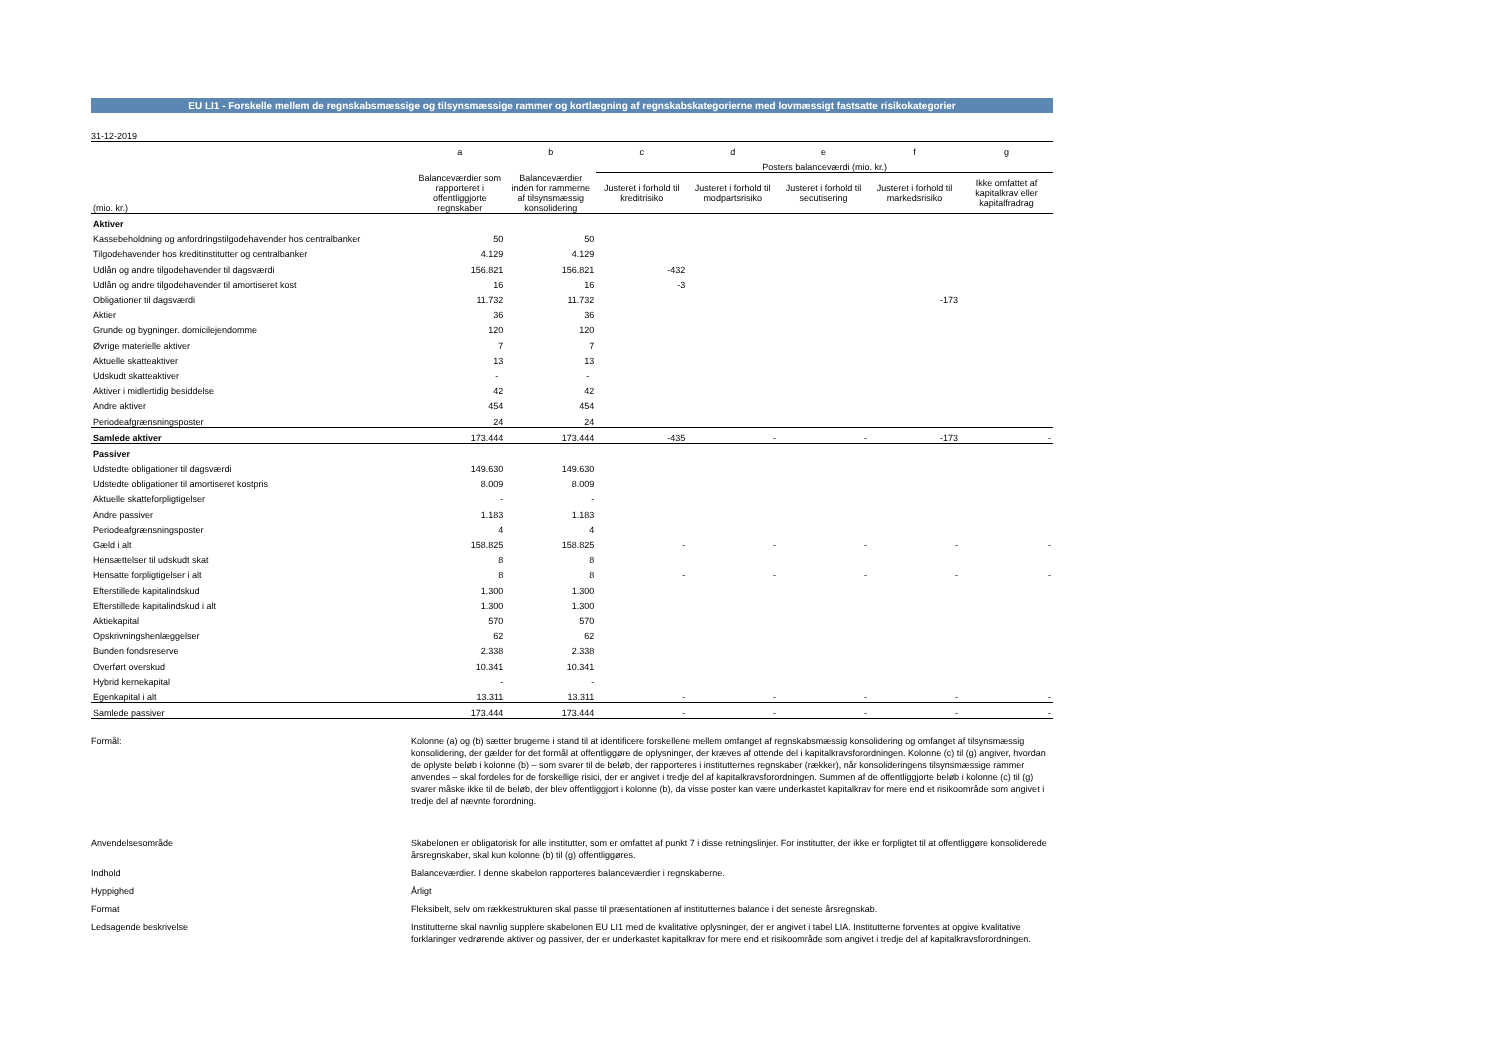EU LI1 - Forskelle mellem de regnskabsmæssige og tilsynsmæssige rammer og kortlægning af regnskabskategorierne med lovmæssigt fastsatte risikokategorier
31-12-2019
| | a | b | c | d | e | f | g |
| --- | --- | --- | --- | --- | --- | --- | --- |
| | | | Posters balanceværdi (mio. kr.) | | | | |
| (mio. kr.) | Balanceværdier som rapporteret i offentliggjorte regnskaber | Balanceværdier inden for rammerne af tilsynsmæssig konsolidering | Justeret i forhold til kreditrisiko | Justeret i forhold til modpartsrisiko | Justeret i forhold til secutisering | Justeret i forhold til markedsrisiko | Ikke omfattet af kapitalkrav eller kapitalfradrag |
| Aktiver | | | | | | | |
| Kassebeholdning og anfordringstilgodehavender hos centralbanker | 50 | 50 | | | | | |
| Tilgodehavender hos kreditinstitutter og centralbanker | 4.129 | 4.129 | | | | | |
| Udlån og andre tilgodehavender til dagsværdi | 156.821 | 156.821 | -432 | | | | |
| Udlån og andre tilgodehavender til amortiseret kost | 16 | 16 | -3 | | | | |
| Obligationer til dagsværdi | 11.732 | 11.732 | | | | -173 | |
| Aktier | 36 | 36 | | | | | |
| Grunde og bygninger. domicilejendomme | 120 | 120 | | | | | |
| Øvrige materielle aktiver | 7 | 7 | | | | | |
| Aktuelle skatteaktiver | 13 | 13 | | | | | |
| Udskudt skatteaktiver | - | - | | | | | |
| Aktiver i midlertidig besiddelse | 42 | 42 | | | | | |
| Andre aktiver | 454 | 454 | | | | | |
| Periodeafgrænsningsposter | 24 | 24 | | | | | |
| Samlede aktiver | 173.444 | 173.444 | -435 | - | - | -173 | - |
| Passiver | | | | | | | |
| Udstedte obligationer til dagsværdi | 149.630 | 149.630 | | | | | |
| Udstedte obligationer til amortiseret kostpris | 8.009 | 8.009 | | | | | |
| Aktuelle skatteforpligtigelser | - | - | | | | | |
| Andre passiver | 1.183 | 1.183 | | | | | |
| Periodeafgrænsningsposter | 4 | 4 | | | | | |
| Gæld i alt | 158.825 | 158.825 | - | - | - | - | - |
| Hensættelser til udskudt skat | 8 | 8 | | | | | |
| Hensatte forpligtigelser i alt | 8 | 8 | - | - | - | - | - |
| Efterstillede kapitalindskud | 1.300 | 1.300 | | | | | |
| Efterstillede kapitalindskud i alt | 1.300 | 1.300 | | | | | |
| Aktiekapital | 570 | 570 | | | | | |
| Opskrivningshenlæggelser | 62 | 62 | | | | | |
| Bunden fondsreserve | 2.338 | 2.338 | | | | | |
| Overført overskud | 10.341 | 10.341 | | | | | |
| Hybrid kernekapital | - | - | | | | | |
| Egenkapital i alt | 13.311 | 13.311 | - | - | - | - | - |
| Samlede passiver | 173.444 | 173.444 | - | - | - | - | - |
Formål:
Kolonne (a) og (b) sætter brugerne i stand til at identificere forskellene mellem omfanget af regnskabsmæssig konsolidering og omfanget af tilsynsmæssig konsolidering, der gælder for det formål at offentliggøre de oplysninger, der kræves af ottende del i kapitalkravsforordningen. Kolonne (c) til (g) angiver, hvordan de oplyste beløb i kolonne (b) – som svarer til de beløb, der rapporteres i institutternes regnskaber (rækker), når konsolideringens tilsynsmæssige rammer anvendes – skal fordeles for de forskellige risici, der er angivet i tredje del af kapitalkravsforordningen. Summen af de offentliggjorte beløb i kolonne (c) til (g) svarer måske ikke til de beløb, der blev offentliggjort i kolonne (b), da visse poster kan være underkastet kapitalkrav for mere end et risikoområde som angivet i tredje del af nævnte forordning.
Anvendelsesområde
Skabelonen er obligatorisk for alle institutter, som er omfattet af punkt 7 i disse retningslinjer. For institutter, der ikke er forpligtet til at offentliggøre konsoliderede årsregnskaber, skal kun kolonne (b) til (g) offentliggøres.
Indhold
Balanceværdier. I denne skabelon rapporteres balanceværdier i regnskaberne.
Hyppighed
Årligt
Format
Fleksibelt, selv om rækkestrukturen skal passe til præsentationen af institutternes balance i det seneste årsregnskab.
Ledsagende beskrivelse
Institutterne skal navnlig supplere skabelonen EU LI1 med de kvalitative oplysninger, der er angivet i tabel LIA. Institutterne forventes at opgive kvalitative forklaringer vedrørende aktiver og passiver, der er underkastet kapitalkrav for mere end et risikoområde som angivet i tredje del af kapitalkravsforordningen.